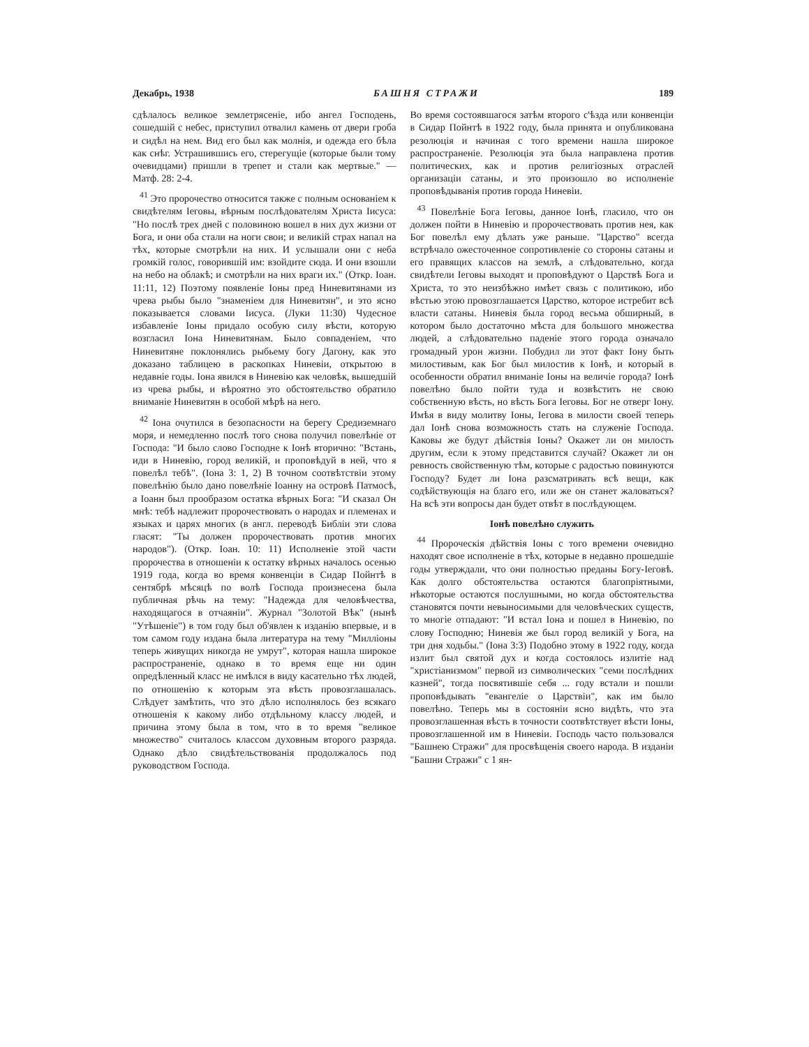Декабрь, 1938 БАШНЯ СТРАЖИ 189
сдѣлалось великое землетрясеніе, ибо ангел Господень, сошедшій с небес, приступил отвалил камень от двери гроба и сидѣл на нем. Вид его был как молнія, и одежда его бѣла как снѣг. Устрашившись его, стерегущіе (которые были тому очевидцами) пришли в трепет и стали как мертвые." — Матф. 28: 2-4.
<sup>41</sup> Это пророчество относится также с полным основаніем к свидѣтелям Іеговы, вѣрным послѣдователям Христа Іисуса: "Но послѣ трех дней с половиною вошел в них дух жизни от Бога, и они оба стали на ноги свои; и великій страх напал на тѣх, которые смотрѣли на них. И услышали они с неба громкій голос, говорившій им: взойдите сюда. И они взошли на небо на облакѣ; и смотрѣли на них враги их." (Откр. Іоан. 11:11, 12) Поэтому появленіе Іоны пред Ниневитянами из чрева рыбы было "знаменіем для Ниневитян", и это ясно показывается словами Іисуса. (Луки 11:30) Чудесное избавленіе Іоны придало особую силу вѣсти, которую возгласил Іона Ниневитянам. Было совпаденіем, что Ниневитяне поклонялись рыбьему богу Дагону, как это доказано таблицею в раскопках Ниневіи, открытою в недавніе годы. Іона явился в Ниневію как человѣк, вышедшій из чрева рыбы, и вѣроятно это обстоятельство обратило вниманіе Ниневитян в особой мѣрѣ на него.
<sup>42</sup> Іона очутился в безопасности на берегу Средиземнаго моря, и немедленно послѣ того снова получил повелѣніе от Господа: "И было слово Господне к Іонѣ вторично: "Встань, иди в Ниневію, город великій, и проповѣдуй в ней, что я повелѣл тебѣ". (Іона 3: 1, 2) В точном соотвѣтствіи этому повелѣнію было дано повелѣніе Іоанну на островѣ Патмосѣ, а Іоанн был прообразом остатка вѣрных Бога: "И сказал Он мнѣ: тебѣ надлежит пророчествовать о народах и племенах и языках и царях многих (в англ. переводѣ Библіи эти слова гласят: "Ты должен пророчествовать против многих народов"). (Откр. Іоан. 10: 11) Исполненіе этой части пророчества в отношеніи к остатку вѣрных началось осенью 1919 года, когда во время конвенціи в Сидар Пойнтѣ в сентябрѣ мѣсяцѣ по волѣ Господа произнесена была публичная рѣчь на тему: "Надежда для человѣчества, находящагося в отчаяніи". Журнал "Золотой Вѣк" (нынѣ "Утѣшеніе") в том году был об'явлен к изданію впервые, и в том самом году издана была литература на тему "Милліоны теперь живущих никогда не умрут", которая нашла широкое распространеніе, однако в то время еще ни один опредѣленный класс не имѣлся в виду касательно тѣх людей, по отношенію к которым эта вѣсть провозглашалась. Слѣдует замѣтить, что это дѣло исполнялось без всякаго отношенія к какому либо отдѣльному классу людей, и причина этому была в том, что в то время "великое множество" считалось классом духовным второго разряда. Однако дѣло свидѣтельствованія продолжалось под руководством Господа.
Во время состоявшагося затѣм второго с'ѣзда или конвенціи в Сидар Пойнтѣ в 1922 году, была принята и опубликована резолюція и начиная с того времени нашла широкое распространеніе. Резолюція эта была направлена против политических, как и против религіозных отраслей организаціи сатаны, и это произошло во исполненіе проповѣдыванія против города Ниневіи.
<sup>43</sup> Повелѣніе Бога Іеговы, данное Іонѣ, гласило, что он должен пойти в Ниневію и пророчествовать против нея, как Бог повелѣл ему дѣлать уже раньше. "Царство" всегда встрѣчало ожесточенное сопротивленіе со стороны сатаны и его правящих классов на землѣ, а слѣдовательно, когда свидѣтели Іеговы выходят и проповѣдуют о Царствѣ Бога и Христа, то это неизбѣжно имѣет связь с политикою, ибо вѣстью этою провозглашается Царство, которое истребит всѣ власти сатаны. Ниневія была город весьма обширный, в котором было достаточно мѣста для большого множества людей, а слѣдовательно паденіе этого города означало громадный урон жизни. Побудил ли этот факт Іону быть милостивым, как Бог был милостив к Іонѣ, и который в особенности обратил вниманіе Іоны на величіе города? Іонѣ повелѣно было пойти туда и возвѣстить не свою собственную вѣсть, но вѣсть Бога Іеговы. Бог не отверг Іону. Имѣя в виду молитву Іоны, Іегова в милости своей теперь дал Іонѣ снова возможность стать на служеніе Господа. Каковы же будут дѣйствія Іоны? Окажет ли он милость другим, если к этому представится случай? Окажет ли он ревность свойственную тѣм, которые с радостью повинуются Господу? Будет ли Іона разсматривать всѣ вещи, как содѣйствующія на благо его, или же он станет жаловаться? На всѣ эти вопросы дан будет отвѣт в послѣдующем.
Іонѣ повелѣно служить
<sup>44</sup> Пророческія дѣйствія Іоны с того времени очевидно находят свое исполненіе в тѣх, которые в недавно прошедшіе годы утверждали, что они полностью преданы Богу-Іеговѣ. Как долго обстоятельства остаются благопріятными, нѣкоторые остаются послушными, но когда обстоятельства становятся почти невыносимыми для человѣческих существ, то многіе отпадают: "И встал Іона и пошел в Ниневію, по слову Господню; Ниневія же был город великій у Бога, на три дня ходьбы." (Іона 3:3) Подобно этому в 1922 году, когда излит был святой дух и когда состоялось излитіе над "христіанизмом" первой из символических "семи послѣдних казней", тогда посвятившіе себя ... году встали и пошли проповѣдывать "евангеліе о Царствіи", как им было повелѣно. Теперь мы в состояніи ясно видѣть, что эта провозглашенная вѣсть в точности соотвѣтствует вѣсти Іоны, провозглашенной им в Ниневіи. Господь часто пользовался "Башнею Стражи" для просвѣщенія своего народа. В изданіи "Башни Стражи" с 1 ян-